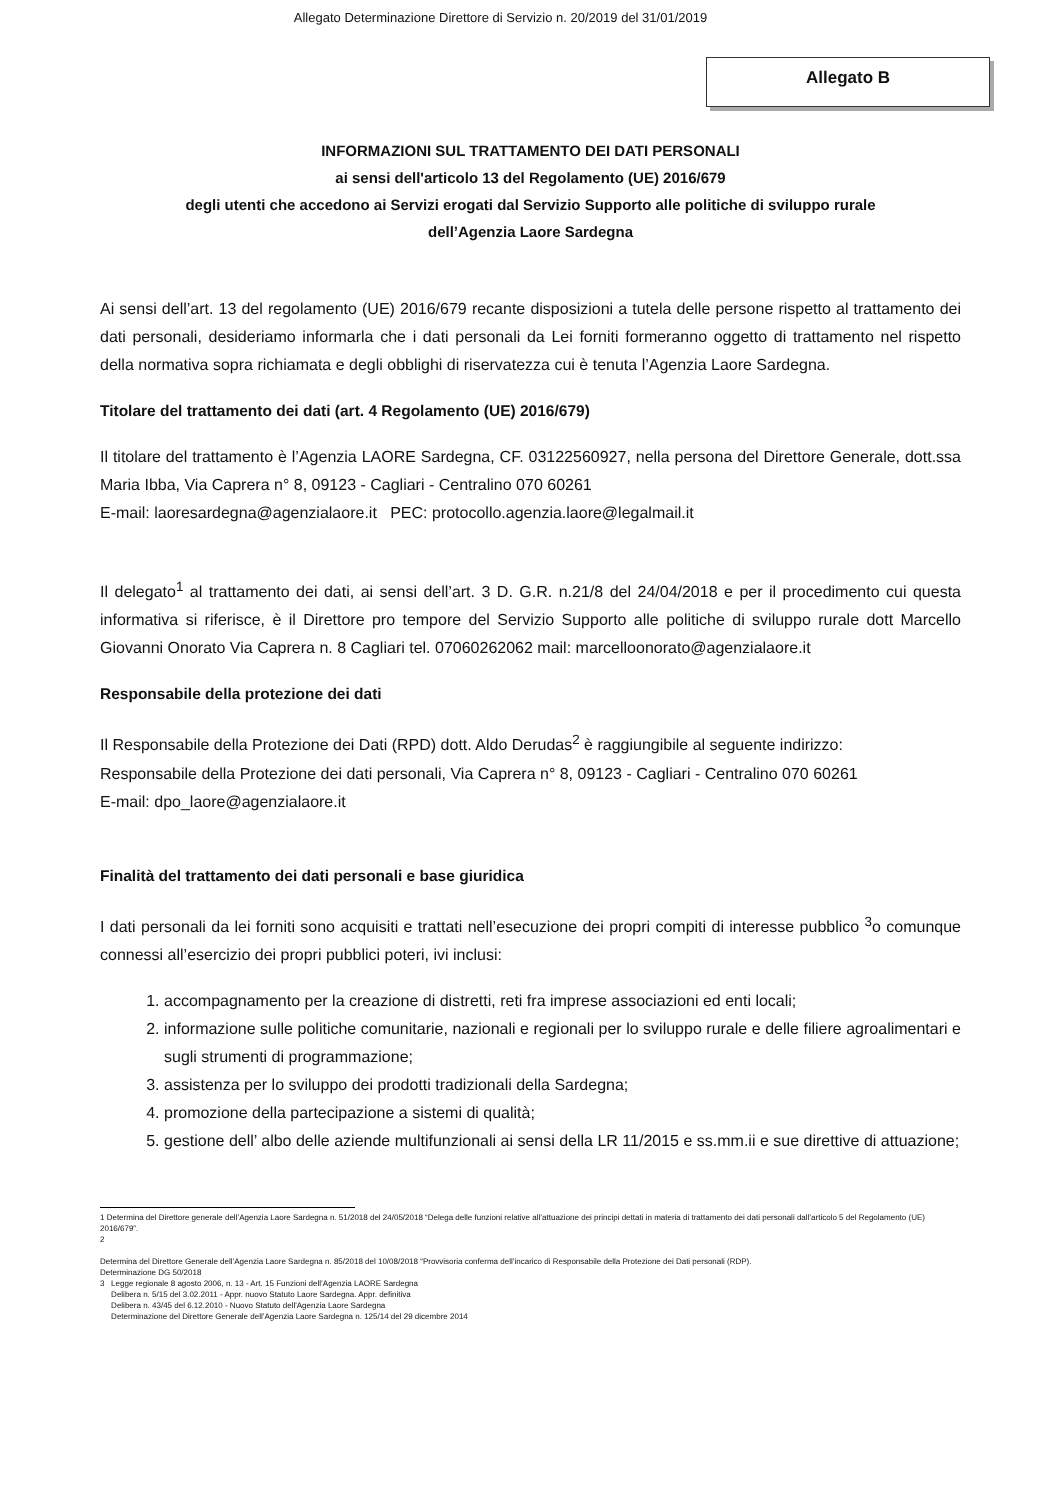Allegato Determinazione Direttore di Servizio n. 20/2019 del 31/01/2019
Allegato B
INFORMAZIONI SUL TRATTAMENTO DEI DATI PERSONALI
ai sensi dell'articolo 13 del Regolamento (UE) 2016/679
degli utenti che accedono ai Servizi erogati dal Servizio Supporto alle politiche di sviluppo rurale
dell’Agenzia Laore Sardegna
Ai sensi dell’art. 13 del regolamento (UE) 2016/679 recante disposizioni a tutela delle persone rispetto al trattamento dei dati personali, desideriamo informarla che i dati personali da Lei forniti formeranno oggetto di trattamento nel rispetto della normativa sopra richiamata e degli obblighi di riservatezza cui è tenuta l’Agenzia Laore Sardegna.
Titolare del trattamento dei dati (art. 4 Regolamento (UE) 2016/679)
Il titolare del trattamento è l’Agenzia LAORE Sardegna, CF. 03122560927, nella persona del Direttore Generale, dott.ssa Maria Ibba, Via Caprera n° 8, 09123 - Cagliari - Centralino 070 60261
E-mail: laoresardegna@agenzialaore.it PEC: protocollo.agenzia.laore@legalmail.it
Il delegato<sup>1</sup> al trattamento dei dati, ai sensi dell’art. 3 D. G.R. n.21/8 del 24/04/2018 e per il procedimento cui questa informativa si riferisce, è il Direttore pro tempore del Servizio Supporto alle politiche di sviluppo rurale dott Marcello Giovanni Onorato Via Caprera n. 8 Cagliari tel. 07060262062 mail: marcelloonorato@agenzialaore.it
Responsabile della protezione dei dati
Il Responsabile della Protezione dei Dati (RPD) dott. Aldo Derudas<sup>2</sup> è raggiungibile al seguente indirizzo:
Responsabile della Protezione dei dati personali, Via Caprera n° 8, 09123 - Cagliari - Centralino 070 60261
E-mail: dpo_laore@agenzialaore.it
Finalità del trattamento dei dati personali e base giuridica
I dati personali da lei forniti sono acquisiti e trattati nell’esecuzione dei propri compiti di interesse pubblico <sup>3</sup>o comunque connessi all’esercizio dei propri pubblici poteri, ivi inclusi:
1. accompagnamento per la creazione di distretti, reti fra imprese associazioni ed enti locali;
2. informazione sulle politiche comunitarie, nazionali e regionali per lo sviluppo rurale e delle filiere agroalimentari e sugli strumenti di programmazione;
3. assistenza per lo sviluppo dei prodotti tradizionali della Sardegna;
4. promozione della partecipazione a sistemi di qualità;
5. gestione dell’ albo delle aziende multifunzionali ai sensi della LR 11/2015 e ss.mm.ii e sue direttive di attuazione;
1 Determina del Direttore generale dell’Agenzia Laore Sardegna n. 51/2018 del 24/05/2018 “Delega delle funzioni relative all’attuazione dei principi dettati in materia di trattamento dei dati personali dall’articolo 5 del Regolamento (UE) 2016/679”.
2
Determina del Direttore Generale dell’Agenzia Laore Sardegna n. 85/2018 del 10/08/2018 “Provvisoria conferma dell’incarico di Responsabile della Protezione dei Dati personali (RDP).
Determinazione DG 50/2018
3 Legge regionale 8 agosto 2006, n. 13 - Art. 15 Funzioni dell’Agenzia LAORE Sardegna
Delibera n. 5/15 del 3.02.2011 - Appr. nuovo Statuto Laore Sardegna. Appr. definitiva
Delibera n. 43/45 del 6.12.2010 - Nuovo Statuto dell'Agenzia Laore Sardegna
Determinazione del Direttore Generale dell’Agenzia Laore Sardegna n. 125/14 del 29 dicembre 2014